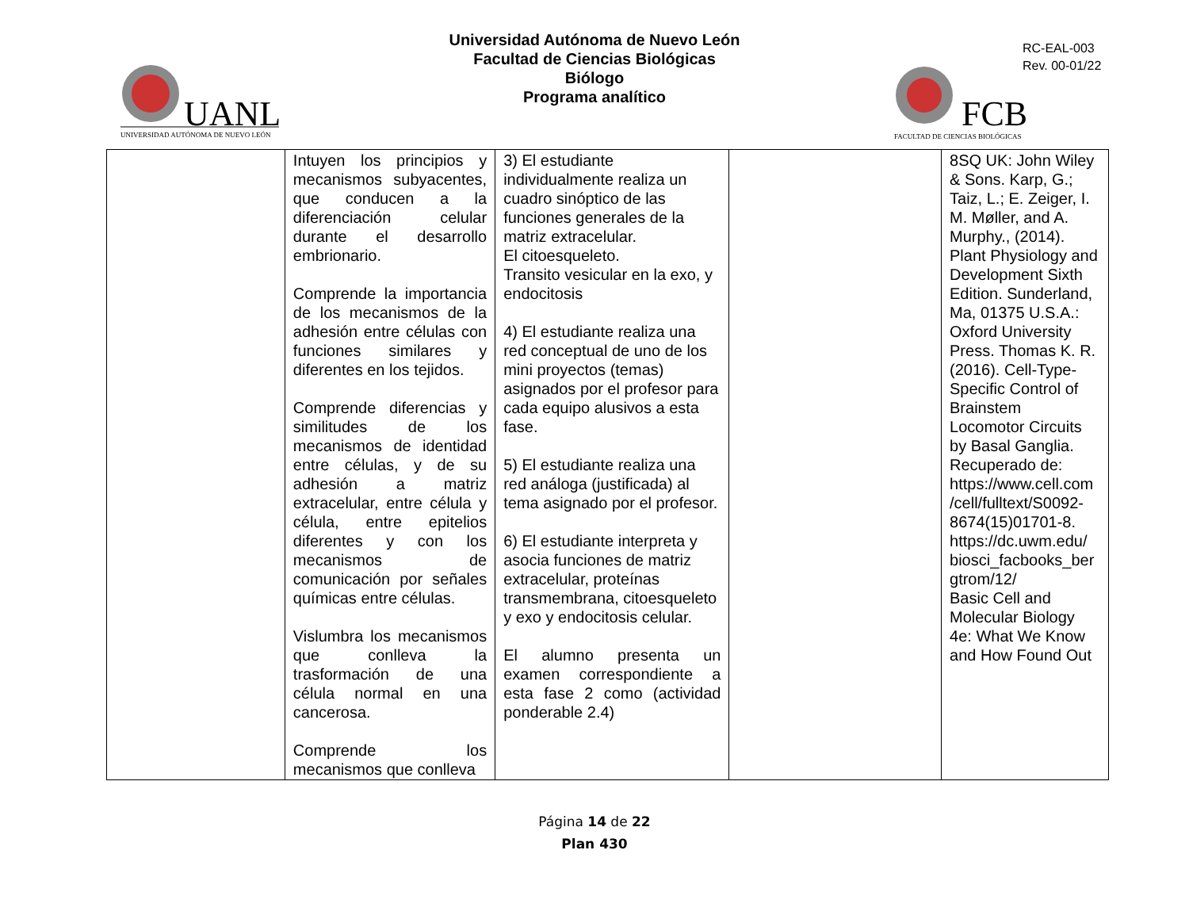UANL
UNIVERSIDAD AUTÓNOMA DE NUEVO LEÓN
Universidad Autónoma de Nuevo León
Facultad de Ciencias Biológicas
Biólogo
Programa analítico
FCB
FACULTAD DE CIENCIAS BIOLÓGICAS
RC-EAL-003
Rev. 00-01/22
| | Intuyen los principios y mecanismos subyacentes, que conducen a la diferenciación celular durante el desarrollo embrionario. Comprende la importancia de los mecanismos de la adhesión entre células con funciones similares y diferentes en los tejidos. Comprende diferencias y similitudes de los mecanismos de identidad entre células, y de su adhesión a matriz extracelular, entre célula y célula, entre epitelios diferentes y con los mecanismos de comunicación por señales químicas entre células. Vislumbra los mecanismos que conlleva la trasformación de una célula normal en una cancerosa. Comprende los mecanismos que conlleva | 3) El estudiante individualmente realiza un cuadro sinóptico de las funciones generales de la matriz extracelular. El citoesqueleto. Transito vesicular en la exo, y endocitosis 4) El estudiante realiza una red conceptual de uno de los mini proyectos (temas) asignados por el profesor para cada equipo alusivos a esta fase. 5) El estudiante realiza una red análoga (justificada) al tema asignado por el profesor. 6) El estudiante interpreta y asocia funciones de matriz extracelular, proteínas transmembrana, citoesqueleto y exo y endocitosis celular. El alumno presenta un examen correspondiente a esta fase 2 como (actividad ponderable 2.4) | | 8SQ UK: John Wiley & Sons. Karp, G.; Taiz, L.; E. Zeiger, I. M. Møller, and A. Murphy., (2014). Plant Physiology and Development Sixth Edition. Sunderland, Ma, 01375 U.S.A.: Oxford University Press. Thomas K. R. (2016). Cell-Type-Specific Control of Brainstem Locomotor Circuits by Basal Ganglia. Recuperado de: https://www.cell.com /cell/fulltext/S0092-8674(15)01701-8. https://dc.uwm.edu/ biosci_facbooks_ber gtrom/12/ Basic Cell and Molecular Biology 4e: What We Know and How Found Out |
Página 14 de 22
Plan 430